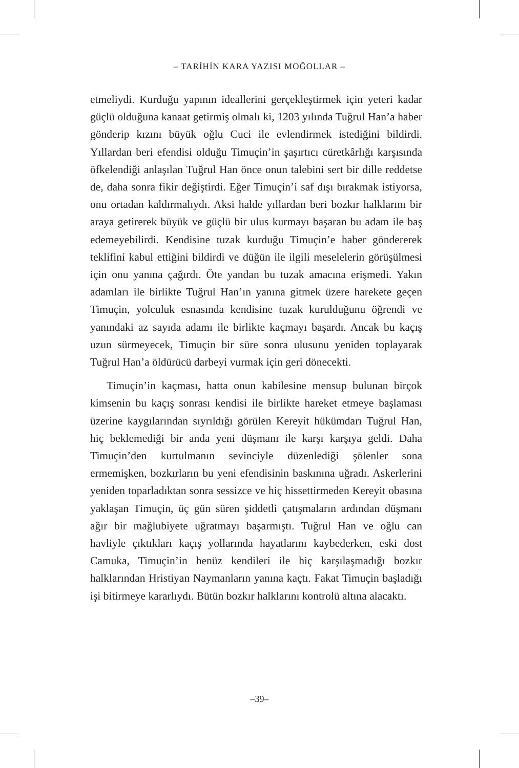– TARİHİN KARA YAZISI MOĞOLLAR –
etmeliydi. Kurduğu yapının ideallerini gerçekleştirmek için yeteri kadar güçlü olduğuna kanaat getirmiş olmalı ki, 1203 yılında Tuğrul Han’a haber gönderip kızını büyük oğlu Cuci ile evlendirmek istediğini bildirdi. Yıllardan beri efendisi olduğu Timuçin’in şaşırtıcı cüretkârlığı karşısında öfkelendiği anlaşılan Tuğrul Han önce onun talebini sert bir dille reddetse de, daha sonra fikir değiştirdi. Eğer Timuçin’i saf dışı bırakmak istiyorsa, onu ortadan kaldırmalıydı. Aksi halde yıllardan beri bozkır halklarını bir araya getirerek büyük ve güçlü bir ulus kurmayı başaran bu adam ile baş edemeyebilirdi. Kendisine tuzak kurduğu Timuçin’e haber göndererek teklifini kabul ettiğini bildirdi ve düğün ile ilgili meselelerin görüşülmesi için onu yanına çağırdı. Öte yandan bu tuzak amacına erişmedi. Yakın adamları ile birlikte Tuğrul Han’ın yanına gitmek üzere harekete geçen Timuçin, yolculuk esnasında kendisine tuzak kurulduğunu öğrendi ve yanındaki az sayıda adamı ile birlikte kaçmayı başardı. Ancak bu kaçış uzun sürmeyecek, Timuçin bir süre sonra ulusunu yeniden toplayarak Tuğrul Han’a öldürücü darbeyi vurmak için geri dönecekti.
Timuçin’in kaçması, hatta onun kabilesine mensup bulunan birçok kimsenin bu kaçış sonrası kendisi ile birlikte hareket etmeye başlaması üzerine kaygılarından sıyrıldığı görülen Kereyit hükümdarı Tuğrul Han, hiç beklemediği bir anda yeni düşmanı ile karşı karşıya geldi. Daha Timuçin’den kurtulmanın sevinciyle düzenlediği şölenler sona ermemişken, bozkırların bu yeni efendisinin baskınına uğradı. Askerlerini yeniden toparladıktan sonra sessizce ve hiç hissettirmeden Kereyit obasına yaklaşan Timuçin, üç gün süren şiddetli çatışmaların ardından düşmanı ağır bir mağlubiyete uğratmayı başarmıştı. Tuğrul Han ve oğlu can havliyle çıktıkları kaçış yollarında hayatlarını kaybederken, eski dost Camuka, Timuçin’in henüz kendileri ile hiç karşılaşmadığı bozkır halklarından Hristiyan Naymanların yanına kaçtı. Fakat Timuçin başladığı işi bitirmeye kararlıydı. Bütün bozkır halklarını kontrolü altına alacaktı.
–39–